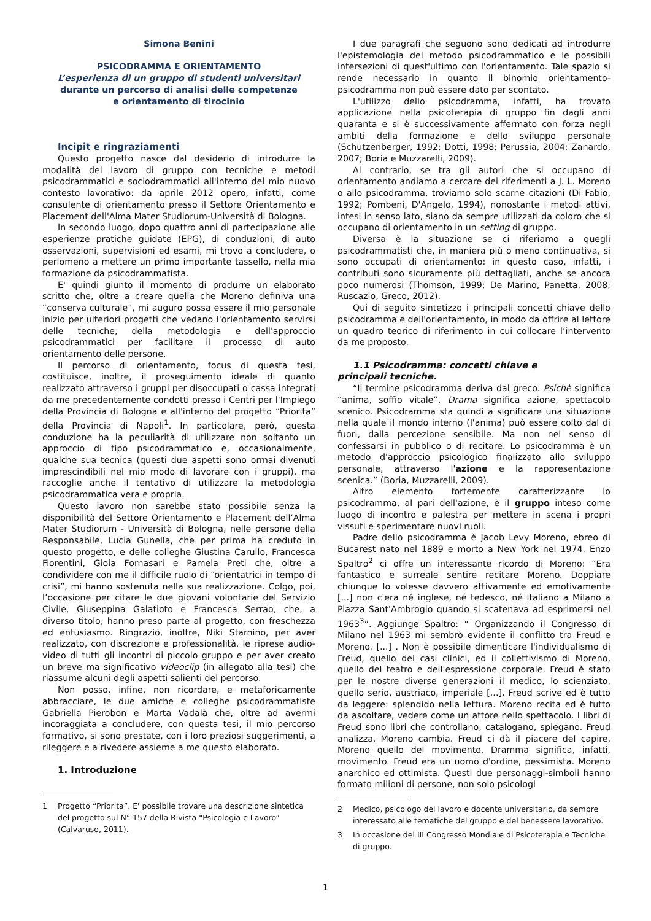Simona Benini
PSICODRAMMA E ORIENTAMENTO
L’esperienza di un gruppo di studenti universitari
durante un percorso di analisi delle competenze
e orientamento di tirocinio
Incipit e ringraziamenti
Questo progetto nasce dal desiderio di introdurre la modalità del lavoro di gruppo con tecniche e metodi psicodrammatici e sociodrammatici all'interno del mio nuovo contesto lavorativo: da aprile 2012 opero, infatti, come consulente di orientamento presso il Settore Orientamento e Placement dell'Alma Mater Studiorum-Università di Bologna.
In secondo luogo, dopo quattro anni di partecipazione alle esperienze pratiche guidate (EPG), di conduzioni, di auto osservazioni, supervisioni ed esami, mi trovo a concludere, o perlomeno a mettere un primo importante tassello, nella mia formazione da psicodrammatista.
E' quindi giunto il momento di produrre un elaborato scritto che, oltre a creare quella che Moreno definiva una “conserva culturale”, mi auguro possa essere il mio personale inizio per ulteriori progetti che vedano l'orientamento servirsi delle tecniche, della metodologia e dell'approccio psicodrammatici per facilitare il processo di auto orientamento delle persone.
Il percorso di orientamento, focus di questa tesi, costituisce, inoltre, il proseguimento ideale di quanto realizzato attraverso i gruppi per disoccupati o cassa integrati da me precedentemente condotti presso i Centri per l'Impiego della Provincia di Bologna e all'interno del progetto “Priorita” della Provincia di Napoli<sup>1</sup>. In particolare, però, questa conduzione ha la peculiarità di utilizzare non soltanto un approccio di tipo psicodrammatico e, occasionalmente, qualche sua tecnica (questi due aspetti sono ormai divenuti imprescindibili nel mio modo di lavorare con i gruppi), ma raccoglie anche il tentativo di utilizzare la metodologia psicodrammatica vera e propria.
Questo lavoro non sarebbe stato possibile senza la disponibilità del Settore Orientamento e Placement dell’Alma Mater Studiorum - Università di Bologna, nelle persone della Responsabile, Lucia Gunella, che per prima ha creduto in questo progetto, e delle colleghe Giustina Carullo, Francesca Fiorentini, Gioia Fornasari e Pamela Preti che, oltre a condividere con me il difficile ruolo di “orientatrici in tempo di crisi”, mi hanno sostenuta nella sua realizzazione. Colgo, poi, l’occasione per citare le due giovani volontarie del Servizio Civile, Giuseppina Galatioto e Francesca Serrao, che, a diverso titolo, hanno preso parte al progetto, con freschezza ed entusiasmo. Ringrazio, inoltre, Niki Starnino, per aver realizzato, con discrezione e professionalità, le riprese audio-video di tutti gli incontri di piccolo gruppo e per aver creato un breve ma significativo videoclip (in allegato alla tesi) che riassume alcuni degli aspetti salienti del percorso.
Non posso, infine, non ricordare, e metaforicamente abbracciare, le due amiche e colleghe psicodrammatiste Gabriella Pierobon e Marta Vadalà che, oltre ad avermi incoraggiata a concludere, con questa tesi, il mio percorso formativo, si sono prestate, con i loro preziosi suggerimenti, a rileggere e a rivedere assieme a me questo elaborato.
1. Introduzione
1 Progetto “Priorita”. E' possibile trovare una descrizione sintetica del progetto sul N° 157 della Rivista “Psicologia e Lavoro” (Calvaruso, 2011).
I due paragrafi che seguono sono dedicati ad introdurre l'epistemologia del metodo psicodrammatico e le possibili intersezioni di quest'ultimo con l'orientamento. Tale spazio si rende necessario in quanto il binomio orientamento-psicodramma non può essere dato per scontato.
L'utilizzo dello psicodramma, infatti, ha trovato applicazione nella psicoterapia di gruppo fin dagli anni quaranta e si è successivamente affermato con forza negli ambiti della formazione e dello sviluppo personale (Schutzenberger, 1992; Dotti, 1998; Perussia, 2004; Zanardo, 2007; Boria e Muzzarelli, 2009).
Al contrario, se tra gli autori che si occupano di orientamento andiamo a cercare dei riferimenti a J. L. Moreno o allo psicodramma, troviamo solo scarne citazioni (Di Fabio, 1992; Pombeni, D'Angelo, 1994), nonostante i metodi attivi, intesi in senso lato, siano da sempre utilizzati da coloro che si occupano di orientamento in un setting di gruppo.
Diversa è la situazione se ci riferiamo a quegli psicodrammatisti che, in maniera più o meno continuativa, si sono occupati di orientamento: in questo caso, infatti, i contributi sono sicuramente più dettagliati, anche se ancora poco numerosi (Thomson, 1999; De Marino, Panetta, 2008; Ruscazio, Greco, 2012).
Qui di seguito sintetizzo i principali concetti chiave dello psicodramma e dell'orientamento, in modo da offrire al lettore un quadro teorico di riferimento in cui collocare l’intervento da me proposto.
1.1 Psicodramma: concetti chiave e
principali tecniche.
“Il termine psicodramma deriva dal greco. Psichè significa “anima, soffio vitale”, Drama significa azione, spettacolo scenico. Psicodramma sta quindi a significare una situazione nella quale il mondo interno (l'anima) può essere colto dal di fuori, dalla percezione sensibile. Ma non nel senso di confessarsi in pubblico o di recitare. Lo psicodramma è un metodo d'approccio psicologico finalizzato allo sviluppo personale, attraverso l'azione e la rappresentazione scenica.” (Boria, Muzzarelli, 2009).
Altro elemento fortemente caratterizzante lo psicodramma, al pari dell'azione, è il gruppo inteso come luogo di incontro e palestra per mettere in scena i propri vissuti e sperimentare nuovi ruoli.
Padre dello psicodramma è Jacob Levy Moreno, ebreo di Bucarest nato nel 1889 e morto a New York nel 1974. Enzo Spaltro<sup>2</sup> ci offre un interessante ricordo di Moreno: “Era fantastico e surreale sentire recitare Moreno. Doppiare chiunque lo volesse davvero attivamente ed emotivamente [...] non c'era né inglese, né tedesco, né italiano a Milano a Piazza Sant'Ambrogio quando si scatenava ad esprimersi nel 1963<sup>3</sup>”. Aggiunge Spaltro: “ Organizzando il Congresso di Milano nel 1963 mi sembrò evidente il conflitto tra Freud e Moreno. [...] . Non è possibile dimenticare l'individualismo di Freud, quello dei casi clinici, ed il collettivismo di Moreno, quello del teatro e dell'espressione corporale. Freud è stato per le nostre diverse generazioni il medico, lo scienziato, quello serio, austriaco, imperiale [...]. Freud scrive ed è tutto da leggere: splendido nella lettura. Moreno recita ed è tutto da ascoltare, vedere come un attore nello spettacolo. I libri di Freud sono libri che controllano, catalogano, spiegano. Freud analizza, Moreno cambia. Freud ci dà il piacere del capire, Moreno quello del movimento. Dramma significa, infatti, movimento. Freud era un uomo d'ordine, pessimista. Moreno anarchico ed ottimista. Questi due personaggi-simboli hanno formato milioni di persone, non solo psicologi
2 Medico, psicologo del lavoro e docente universitario, da sempre interessato alle tematiche del gruppo e del benessere lavorativo.
3 In occasione del III Congresso Mondiale di Psicoterapia e Tecniche di gruppo.
1